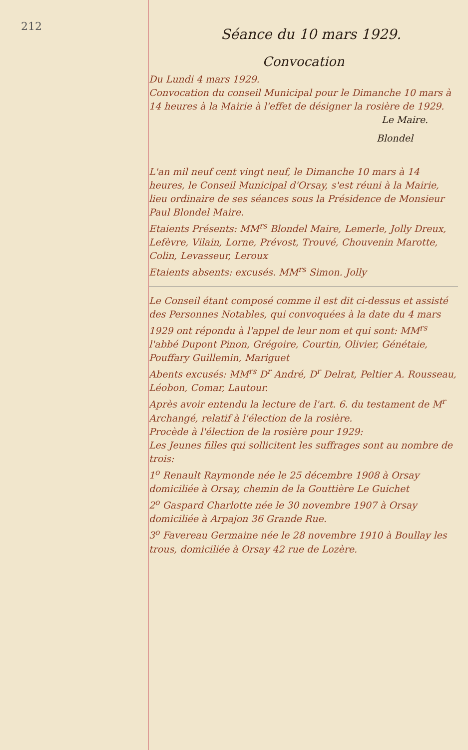212
Séance du 10 mars 1929.
Convocation
Du Lundi 4 mars 1929.
Convocation du conseil Municipal pour le Dimanche 10 mars à 14 heures à la Mairie à l'effet de désigner la rosière de 1929.
Le Maire.
Blondel
L'an mil neuf cent vingt neuf, le Dimanche 10 mars à 14 heures, le Conseil Municipal d'Orsay, s'est réuni à la Mairie, lieu ordinaire de ses séances sous la Présidence de Monsieur Paul Blondel Maire.
Etaients Présents: MM<sup>rs</sup> Blondel Maire, Lemerle, Jolly Dreux, Lefèvre, Vilain, Lorne, Prévost, Trouvé, Chouvenin Marotte, Colin, Levasseur, Leroux
Etaients absents: excusés. MM<sup>rs</sup> Simon. Jolly
Le Conseil étant composé comme il est dit ci-dessus et assisté des Personnes Notables, qui convoquées à la date du 4 mars 1929 ont répondu à l'appel de leur nom et qui sont: MM<sup>rs</sup> l'abbé Dupont Pinon, Grégoire, Courtin, Olivier, Génétaie, Pouffary Guillemin, Mariguet
Abents excusés: MM<sup>rs</sup> D<sup>r</sup> André, D<sup>r</sup> Delrat, Peltier A. Rousseau, Léobon, Comar, Lautour.
Après avoir entendu la lecture de l'art. 6. du testament de M<sup>r</sup> Archangé, relatif à l'élection de la rosière.
Procède à l'élection de la rosière pour 1929:
Les Jeunes filles qui sollicitent les suffrages sont au nombre de trois:
1<sup>o</sup> Renault Raymonde née le 25 décembre 1908 à Orsay domiciliée à Orsay, chemin de la Gouttière Le Guichet
2<sup>o</sup> Gaspard Charlotte née le 30 novembre 1907 à Orsay domiciliée à Arpajon 36 Grande Rue.
3<sup>o</sup> Favereau Germaine née le 28 novembre 1910 à Boullay les trous, domiciliée à Orsay 42 rue de Lozère.